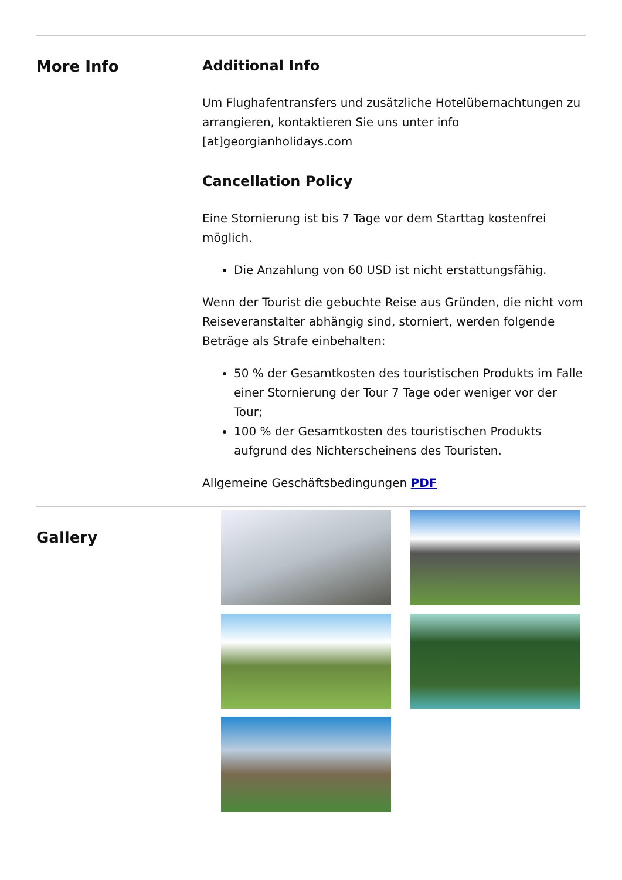More Info
Additional Info
Um Flughafentransfers und zusätzliche Hotelübernachtungen zu arrangieren, kontaktieren Sie uns unter info [at]georgianholidays.com
Cancellation Policy
Eine Stornierung ist bis 7 Tage vor dem Starttag kostenfrei möglich.
Die Anzahlung von 60 USD ist nicht erstattungsfähig.
Wenn der Tourist die gebuchte Reise aus Gründen, die nicht vom Reiseveranstalter abhängig sind, storniert, werden folgende Beträge als Strafe einbehalten:
50 % der Gesamtkosten des touristischen Produkts im Falle einer Stornierung der Tour 7 Tage oder weniger vor der Tour;
100 % der Gesamtkosten des touristischen Produkts aufgrund des Nichterscheinens des Touristen.
Allgemeine Geschäftsbedingungen PDF
Gallery